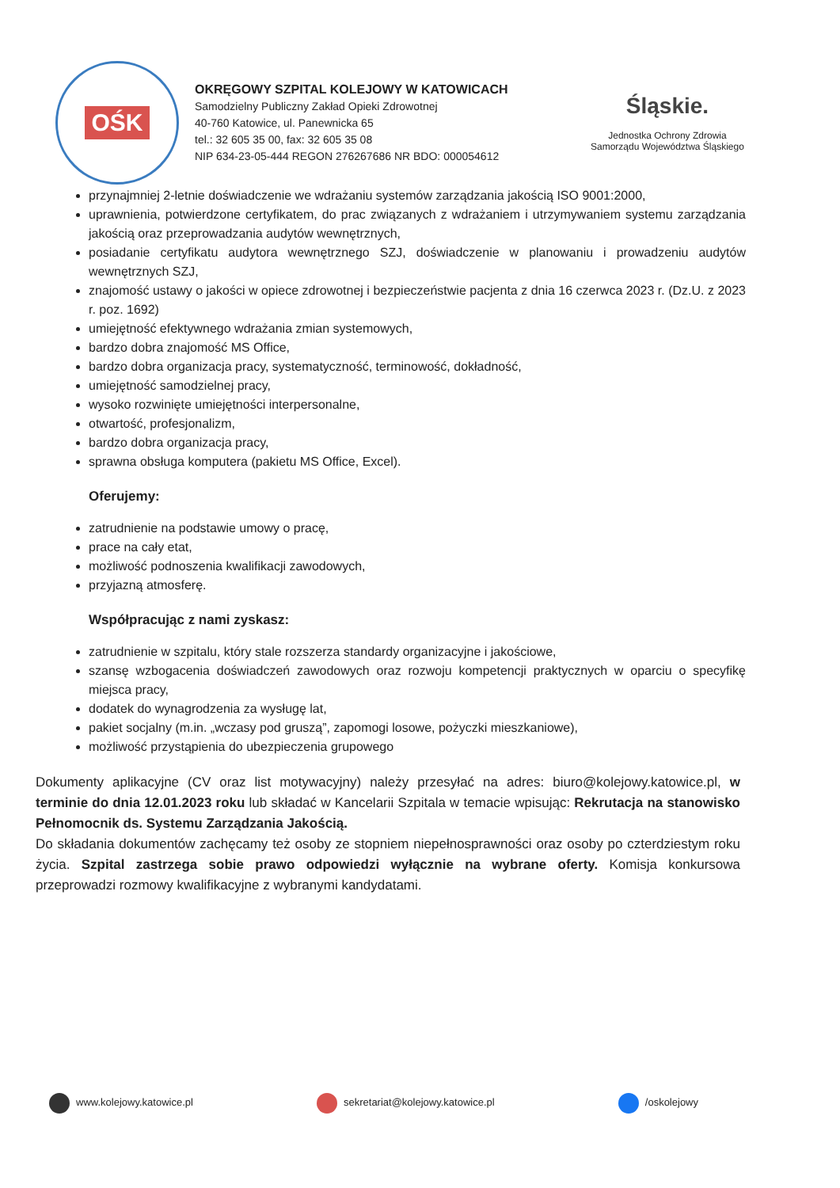OŚK
OKRĘGOWY SZPITAL KOLEJOWY W KATOWICACH
Samodzielny Publiczny Zakład Opieki Zdrowotnej
40-760 Katowice, ul. Panewnicka 65
tel.: 32 605 35 00, fax: 32 605 35 08
NIP 634-23-05-444 REGON 276267686 NR BDO: 000054612
Śląskie.
Jednostka Ochrony Zdrowia
Samorządu Województwa Śląskiego
przynajmniej 2-letnie doświadczenie we wdrażaniu systemów zarządzania jakością ISO 9001:2000,
uprawnienia, potwierdzone certyfikatem, do prac związanych z wdrażaniem i utrzymywaniem systemu zarządzania jakością oraz przeprowadzania audytów wewnętrznych,
posiadanie certyfikatu audytora wewnętrznego SZJ, doświadczenie w planowaniu i prowadzeniu audytów wewnętrznych SZJ,
znajomość ustawy o jakości w opiece zdrowotnej i bezpieczeństwie pacjenta z dnia 16 czerwca 2023 r. (Dz.U. z 2023 r. poz. 1692)
umiejętność efektywnego wdrażania zmian systemowych,
bardzo dobra znajomość MS Office,
bardzo dobra organizacja pracy, systematyczność, terminowość, dokładność,
umiejętność samodzielnej pracy,
wysoko rozwinięte umiejętności interpersonalne,
otwartość, profesjonalizm,
bardzo dobra organizacja pracy,
sprawna obsługa komputera (pakietu MS Office, Excel).
Oferujemy:
zatrudnienie na podstawie umowy o pracę,
prace na cały etat,
możliwość podnoszenia kwalifikacji zawodowych,
przyjazną atmosferę.
Współpracując z nami zyskasz:
zatrudnienie w szpitalu, który stale rozszerza standardy organizacyjne i jakościowe,
szansę wzbogacenia doświadczeń zawodowych oraz rozwoju kompetencji praktycznych w oparciu o specyfikę miejsca pracy,
dodatek do wynagrodzenia za wysługę lat,
pakiet socjalny (m.in. „wczasy pod gruszą”, zapomogi losowe, pożyczki mieszkaniowe),
możliwość przystąpienia do ubezpieczenia grupowego
Dokumenty aplikacyjne (CV oraz list motywacyjny) należy przesyłać na adres: biuro@kolejowy.katowice.pl, w terminie do dnia 12.01.2023 roku lub składać w Kancelarii Szpitala w temacie wpisując: Rekrutacja na stanowisko Pełnomocnik ds. Systemu Zarządzania Jakością.
Do składania dokumentów zachęcamy też osoby ze stopniem niepełnosprawności oraz osoby po czterdziestym roku życia. Szpital zastrzega sobie prawo odpowiedzi wyłącznie na wybrane oferty. Komisja konkursowa przeprowadzi rozmowy kwalifikacyjne z wybranymi kandydatami.
www.kolejowy.katowice.pl sekretariat@kolejowy.katowice.pl
/oskolejowy